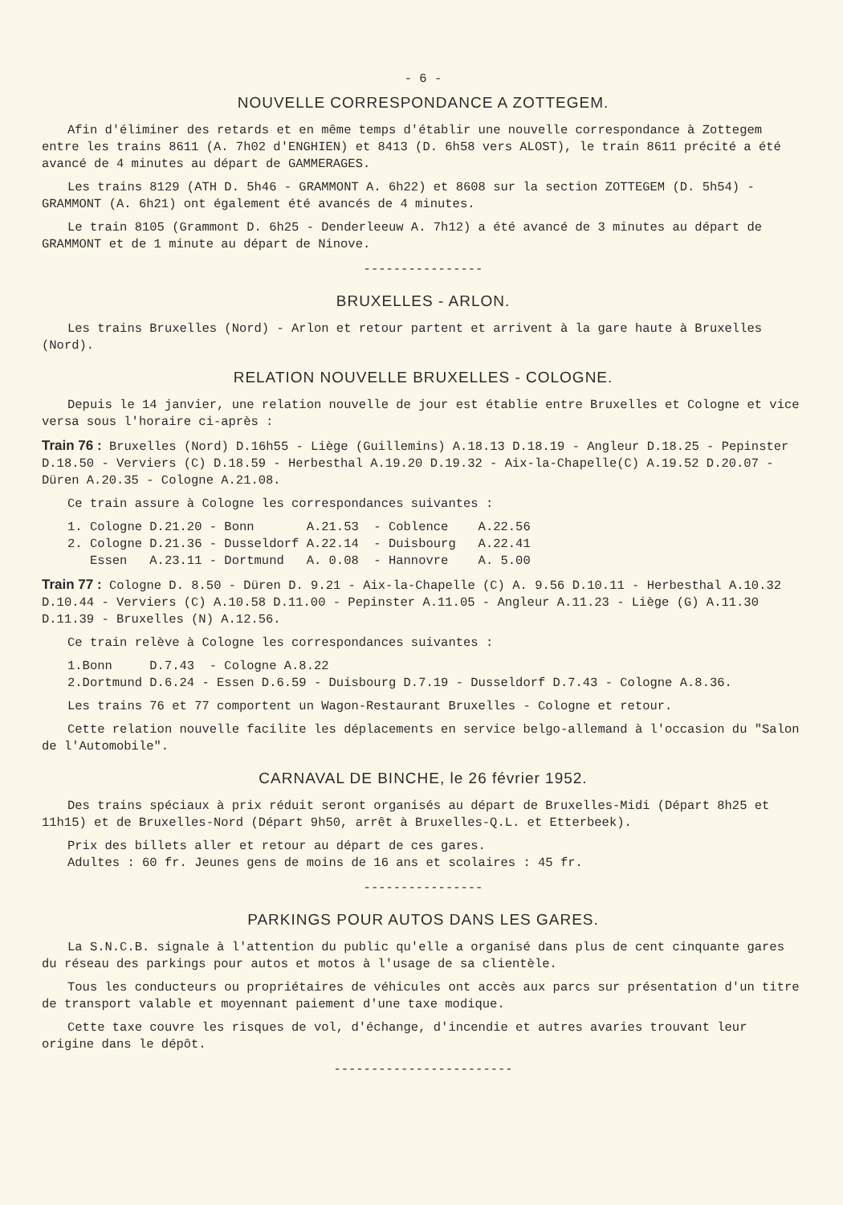- 6 -
NOUVELLE CORRESPONDANCE A ZOTTEGEM.
Afin d'éliminer des retards et en même temps d'établir une nouvelle correspondance à Zottegem entre les trains 8611 (A. 7h02 d'ENGHIEN) et 8413 (D. 6h58 vers ALOST), le train 8611 précité a été avancé de 4 minutes au départ de GAMMERAGES.
Les trains 8129 (ATH D. 5h46 - GRAMMONT A. 6h22) et 8608 sur la section ZOTTEGEM (D. 5h54) - GRAMMONT (A. 6h21) ont également été avancés de 4 minutes.
Le train 8105 (Grammont D. 6h25 - Denderleeuw A. 7h12) a été avancé de 3 minutes au départ de GRAMMONT et de 1 minute au départ de Ninove.
----------------
BRUXELLES - ARLON.
Les trains Bruxelles (Nord) - Arlon et retour partent et arrivent à la gare haute à Bruxelles (Nord).
RELATION NOUVELLE BRUXELLES - COLOGNE.
Depuis le 14 janvier, une relation nouvelle de jour est établie entre Bruxelles et Cologne et vice versa sous l'horaire ci-après :
Train 76 : Bruxelles (Nord) D.16h55 - Liège (Guillemins) A.18.13 D.18.19 - Angleur D.18.25 - Pepinster D.18.50 - Verviers (C) D.18.59 - Herbesthal A.19.20 D.19.32 - Aix-la-Chapelle(C) A.19.52 D.20.07 - Düren A.20.35 - Cologne A.21.08.
Ce train assure à Cologne les correspondances suivantes :
1. Cologne D.21.20 - Bonn A.21.53 - Coblence A.22.56
2. Cologne D.21.36 - Dusseldorf A.22.14 - Duisbourg A.22.41
Essen A.23.11 - Dortmund A. 0.08 - Hannovre A. 5.00
Train 77 : Cologne D. 8.50 - Düren D. 9.21 - Aix-la-Chapelle (C) A. 9.56 D.10.11 - Herbesthal A.10.32 D.10.44 - Verviers (C) A.10.58 D.11.00 - Pepinster A.11.05 - Angleur A.11.23 - Liège (G) A.11.30 D.11.39 - Bruxelles (N) A.12.56.
Ce train relève à Cologne les correspondances suivantes :
1.Bonn D.7.43 - Cologne A.8.22
2.Dortmund D.6.24 - Essen D.6.59 - Duisbourg D.7.19 - Dusseldorf D.7.43 - Cologne A.8.36.
Les trains 76 et 77 comportent un Wagon-Restaurant Bruxelles - Cologne et retour.
Cette relation nouvelle facilite les déplacements en service belgo-allemand à l'occasion du "Salon de l'Automobile".
CARNAVAL DE BINCHE, le 26 février 1952.
Des trains spéciaux à prix réduit seront organisés au départ de Bruxelles-Midi (Départ 8h25 et 11h15) et de Bruxelles-Nord (Départ 9h50, arrêt à Bruxelles-Q.L. et Etterbeek).
Prix des billets aller et retour au départ de ces gares.
Adultes : 60 fr. Jeunes gens de moins de 16 ans et scolaires : 45 fr.
----------------
PARKINGS POUR AUTOS DANS LES GARES.
La S.N.C.B. signale à l'attention du public qu'elle a organisé dans plus de cent cinquante gares du réseau des parkings pour autos et motos à l'usage de sa clientèle.
Tous les conducteurs ou propriétaires de véhicules ont accès aux parcs sur présentation d'un titre de transport valable et moyennant paiement d'une taxe modique.
Cette taxe couvre les risques de vol, d'échange, d'incendie et autres avaries trouvant leur origine dans le dépôt.
------------------------